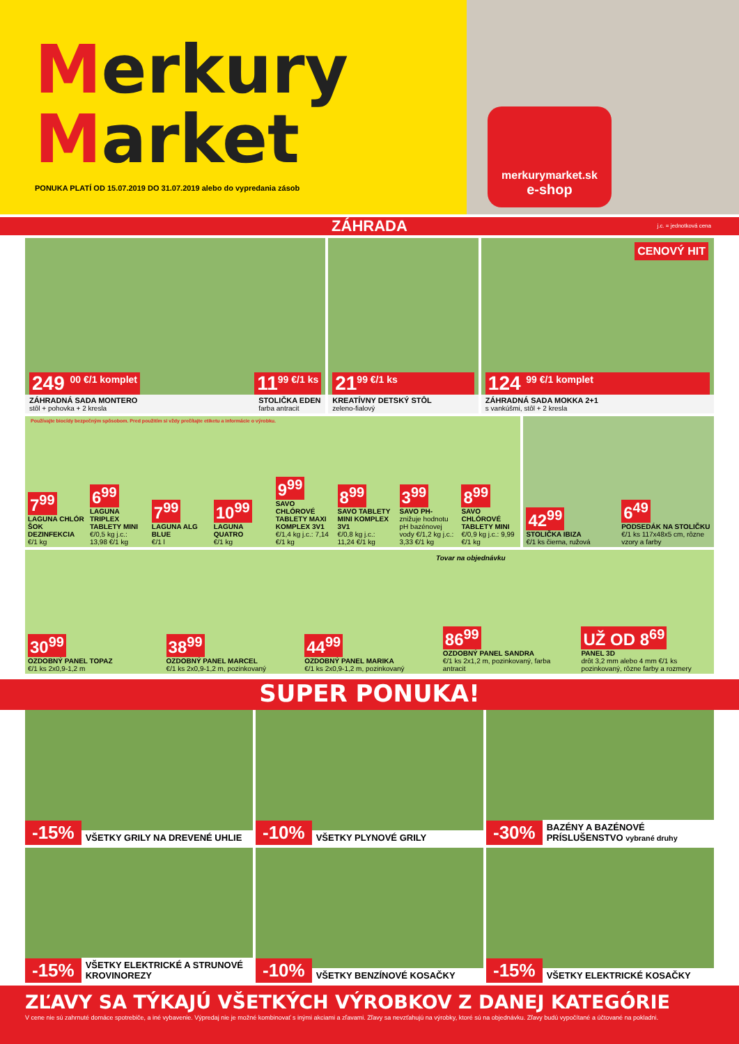Merkury
Market
PONUKA PLATÍ OD 15.07.2019 DO 31.07.2019 alebo do vypredania zásob
merkurymarket.sk
e-shop
ZÁHRADA j.c. = jednotková cena
249 <sup>00 €/1 komplet</sup> 11<sup>99 €/1 ks</sup>
ZÁHRADNÁ SADA MONTERO
stôl + pohovka + 2 kresla STOLIČKA EDEN
farba antracit
21<sup>99 €/1 ks</sup>
KREATÍVNY DETSKÝ STÔL
zeleno-fialový
CENOVÝ HIT
124 <sup>99 €/1 komplet</sup>
ZÁHRADNÁ SADA MOKKA 2+1
s vankúšmi, stôl + 2 kresla
Používajte biocídy bezpečným spôsobom. Pred použitím si vždy prečítajte etiketu a informácie o výrobku.
7<sup>99</sup>
LAGUNA CHLÓR ŠOK DEZINFEKCIA
€/1 kg
6<sup>99</sup>
LAGUNA TRIPLEX TABLETY MINI
€/0,5 kg j.c.: 13,98 €/1 kg
7<sup>99</sup>
LAGUNA ALG BLUE
€/1 l
10<sup>99</sup>
LAGUNA QUATRO
€/1 kg
9<sup>99</sup>
SAVO CHLÓROVÉ TABLETY MAXI KOMPLEX 3V1
€/1,4 kg j.c.: 7,14 €/1 kg
8<sup>99</sup>
SAVO TABLETY MINI KOMPLEX 3V1
€/0,8 kg j.c.: 11,24 €/1 kg
3<sup>99</sup>
SAVO PH-
znižuje hodnotu pH bazénovej vody €/1,2 kg j.c.: 3,33 €/1 kg
8<sup>99</sup>
SAVO CHLÓROVÉ TABLETY MINI
€/0,9 kg j.c.: 9,99 €/1 kg
42<sup>99</sup>
STOLIČKA IBIZA
€/1 ks čierna, ružová
6<sup>49</sup>
PODSEDÁK NA STOLIČKU
€/1 ks 117x48x5 cm, rôzne vzory a farby
Tovar na objednávku
30<sup>99</sup>
OZDOBNÝ PANEL TOPAZ
€/1 ks 2x0,9-1,2 m
38<sup>99</sup>
OZDOBNÝ PANEL MARCEL
€/1 ks 2x0,9-1,2 m, pozinkovaný
44<sup>99</sup>
OZDOBNÝ PANEL MARIKA
€/1 ks 2x0,9-1,2 m, pozinkovaný
86<sup>99</sup>
OZDOBNÝ PANEL SANDRA
€/1 ks 2x1,2 m, pozinkovaný, farba antracit
UŽ OD 8<sup>69</sup>
PANEL 3D
drôt 3,2 mm alebo 4 mm €/1 ks pozinkovaný, rôzne farby a rozmery
SUPER PONUKA!
-15% VŠETKY GRILY NA DREVENÉ UHLIE
-10% VŠETKY PLYNOVÉ GRILY
-30% BAZÉNY A BAZÉNOVÉ PRÍSLUŠENSTVO vybrané druhy
-15% VŠETKY ELEKTRICKÉ A STRUNOVÉ KROVINOREZY
-10% VŠETKY BENZÍNOVÉ KOSAČKY
-15% VŠETKY ELEKTRICKÉ KOSAČKY
ZĽAVY SA TÝKAJÚ VŠETKÝCH VÝROBKOV Z DANEJ KATEGÓRIE
V cene nie sú zahrnuté domáce spotrebiče, a iné vybavenie. Výpredaj nie je možné kombinovať s inými akciami a zľavami. Zľavy sa nevzťahujú na výrobky, ktoré sú na objednávku. Zľavy budú vypočítané a účtované na pokladni.